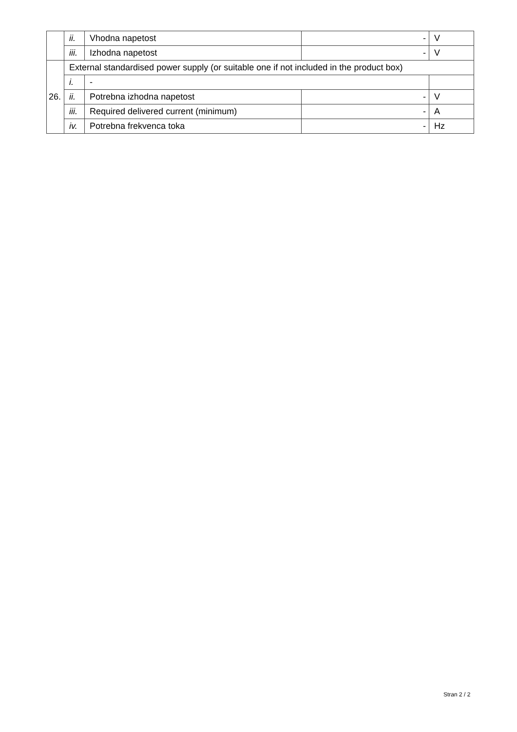| | ii. | Vhodna napetost | - | V |
| | iii. | Izhodna napetost | - | V |
| 26. | External standardised power supply (or suitable one if not included in the product box) | | | |
| | i. | - | | |
| | ii. | Potrebna izhodna napetost | - | V |
| | iii. | Required delivered current (minimum) | - | A |
| | iv. | Potrebna frekvenca toka | - | Hz |
Stran 2 / 2